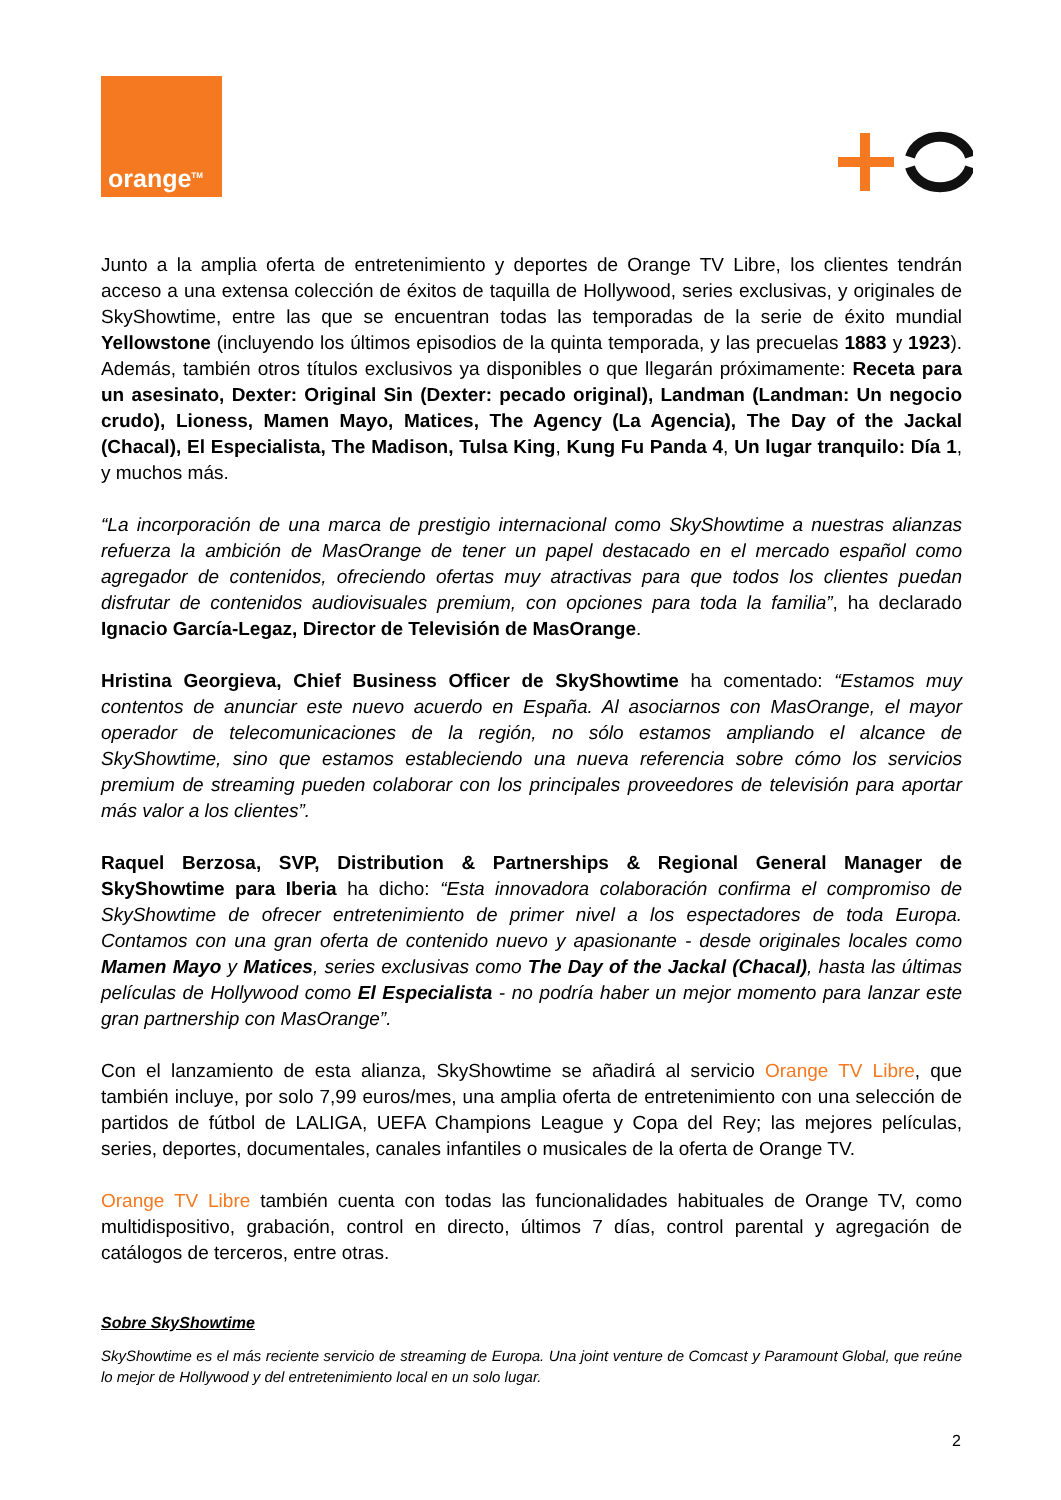orange<sup>TM</sup>
Junto a la amplia oferta de entretenimiento y deportes de Orange TV Libre, los clientes tendrán acceso a una extensa colección de éxitos de taquilla de Hollywood, series exclusivas, y originales de SkyShowtime, entre las que se encuentran todas las temporadas de la serie de éxito mundial Yellowstone (incluyendo los últimos episodios de la quinta temporada, y las precuelas 1883 y 1923). Además, también otros títulos exclusivos ya disponibles o que llegarán próximamente: Receta para un asesinato, Dexter: Original Sin (Dexter: pecado original), Landman (Landman: Un negocio crudo), Lioness, Mamen Mayo, Matices, The Agency (La Agencia), The Day of the Jackal (Chacal), El Especialista, The Madison, Tulsa King, Kung Fu Panda 4, Un lugar tranquilo: Día 1, y muchos más.
“La incorporación de una marca de prestigio internacional como SkyShowtime a nuestras alianzas refuerza la ambición de MasOrange de tener un papel destacado en el mercado español como agregador de contenidos, ofreciendo ofertas muy atractivas para que todos los clientes puedan disfrutar de contenidos audiovisuales premium, con opciones para toda la familia”, ha declarado Ignacio García-Legaz, Director de Televisión de MasOrange.
Hristina Georgieva, Chief Business Officer de SkyShowtime ha comentado: “Estamos muy contentos de anunciar este nuevo acuerdo en España. Al asociarnos con MasOrange, el mayor operador de telecomunicaciones de la región, no sólo estamos ampliando el alcance de SkyShowtime, sino que estamos estableciendo una nueva referencia sobre cómo los servicios premium de streaming pueden colaborar con los principales proveedores de televisión para aportar más valor a los clientes”.
Raquel Berzosa, SVP, Distribution & Partnerships & Regional General Manager de SkyShowtime para Iberia ha dicho: “Esta innovadora colaboración confirma el compromiso de SkyShowtime de ofrecer entretenimiento de primer nivel a los espectadores de toda Europa. Contamos con una gran oferta de contenido nuevo y apasionante - desde originales locales como Mamen Mayo y Matices, series exclusivas como The Day of the Jackal (Chacal), hasta las últimas películas de Hollywood como El Especialista - no podría haber un mejor momento para lanzar este gran partnership con MasOrange”.
Con el lanzamiento de esta alianza, SkyShowtime se añadirá al servicio Orange TV Libre, que también incluye, por solo 7,99 euros/mes, una amplia oferta de entretenimiento con una selección de partidos de fútbol de LALIGA, UEFA Champions League y Copa del Rey; las mejores películas, series, deportes, documentales, canales infantiles o musicales de la oferta de Orange TV.
Orange TV Libre también cuenta con todas las funcionalidades habituales de Orange TV, como multidispositivo, grabación, control en directo, últimos 7 días, control parental y agregación de catálogos de terceros, entre otras.
Sobre SkyShowtime
SkyShowtime es el más reciente servicio de streaming de Europa. Una joint venture de Comcast y Paramount Global, que reúne lo mejor de Hollywood y del entretenimiento local en un solo lugar.
2